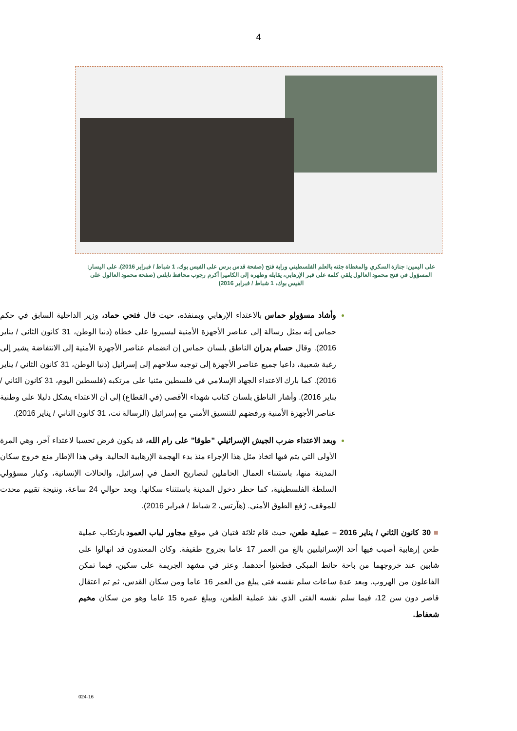4
على اليمين: جنازة السكري والمغطاة جثته بالعلم الفلسطيني وراية فتح (صفحة قدس برس على الفيس بوك، 1 شباط / فبراير 2016). على اليسار: المسؤول في فتح محمود العالول يلقي كلمة على قبر الإرهابي، يقابله وظهره إلى الكاميرا أكرم رجوب محافظ نابلس (صفحة محمود العالول على الفيس بوك، 1 شباط / فبراير 2016)
وأشاد مسؤولو حماس بالاعتداء الإرهابي وبمنفذه، حيث قال فتحي حماد، وزير الداخلية السابق في حكم حماس إنه يمثل رسالة إلى عناصر الأجهزة الأمنية ليسيروا على خطاه (دنيا الوطن، 31 كانون الثاني / يناير 2016). وقال حسام بدران الناطق بلسان حماس إن انضمام عناصر الأجهزة الأمنية إلى الانتفاضة يشير إلى رغبة شعبية، داعيا جميع عناصر الأجهزة إلى توجيه سلاحهم إلى إسرائيل (دنيا الوطن، 31 كانون الثاني / يناير 2016). كما بارك الاعتداء الجهاد الإسلامي في فلسطين مثنيا على مرتكبه (فلسطين اليوم، 31 كانون الثاني / يناير 2016). وأشار الناطق بلسان كتائب شهداء الأقصى (في القطاع) إلى أن الاعتداء يشكل دليلا على وطنية عناصر الأجهزة الأمنية ورفضهم للتنسيق الأمني مع إسرائيل (الرسالة نت، 31 كانون الثاني / يناير 2016).
وبعد الاعتداء ضرب الجيش الإسرائيلي "طوقا" على رام الله، قد يكون فرض تحسبا لاعتداء آخر، وهي المرة الأولى التي يتم فيها اتخاذ مثل هذا الإجراء منذ بدء الهجمة الإرهابية الحالية. وفي هذا الإطار منع خروج سكان المدينة منها، باستثناء العمال الحاملين لتصاريح العمل في إسرائيل، والحالات الإنسانية، وكبار مسؤولي السلطة الفلسطينية، كما حظر دخول المدينة باستثناء سكانها. وبعد حوالي 24 ساعة، ونتيجة تقييم محدث للموقف، رُفع الطوق الأمني. (هآرتس، 2 شباط / فبراير 2016).
■ 30 كانون الثاني / يناير 2016 – عملية طعن، حيث قام ثلاثة فتيان في موقع مجاور لباب العمود بارتكاب عملية طعن إرهابية أصيب فيها أحد الإسرائيليين بالغ من العمر 17 عاما بجروح طفيفة. وكان المعتدون قد انهالوا على شابين عند خروجهما من باحة حائط المبكى فطعنوا أحدهما. وعثر في مشهد الجريمة على سكين، فيما تمكن الفاعلون من الهروب. وبعد عدة ساعات سلم نفسه فتى يبلغ من العمر 16 عاما ومن سكان القدس، ثم تم اعتقال قاصر دون سن 12، فيما سلم نفسه الفتى الذي نفذ عملية الطعن، ويبلغ عمره 15 عاما وهو من سكان مخيم شعفاط.
024-16